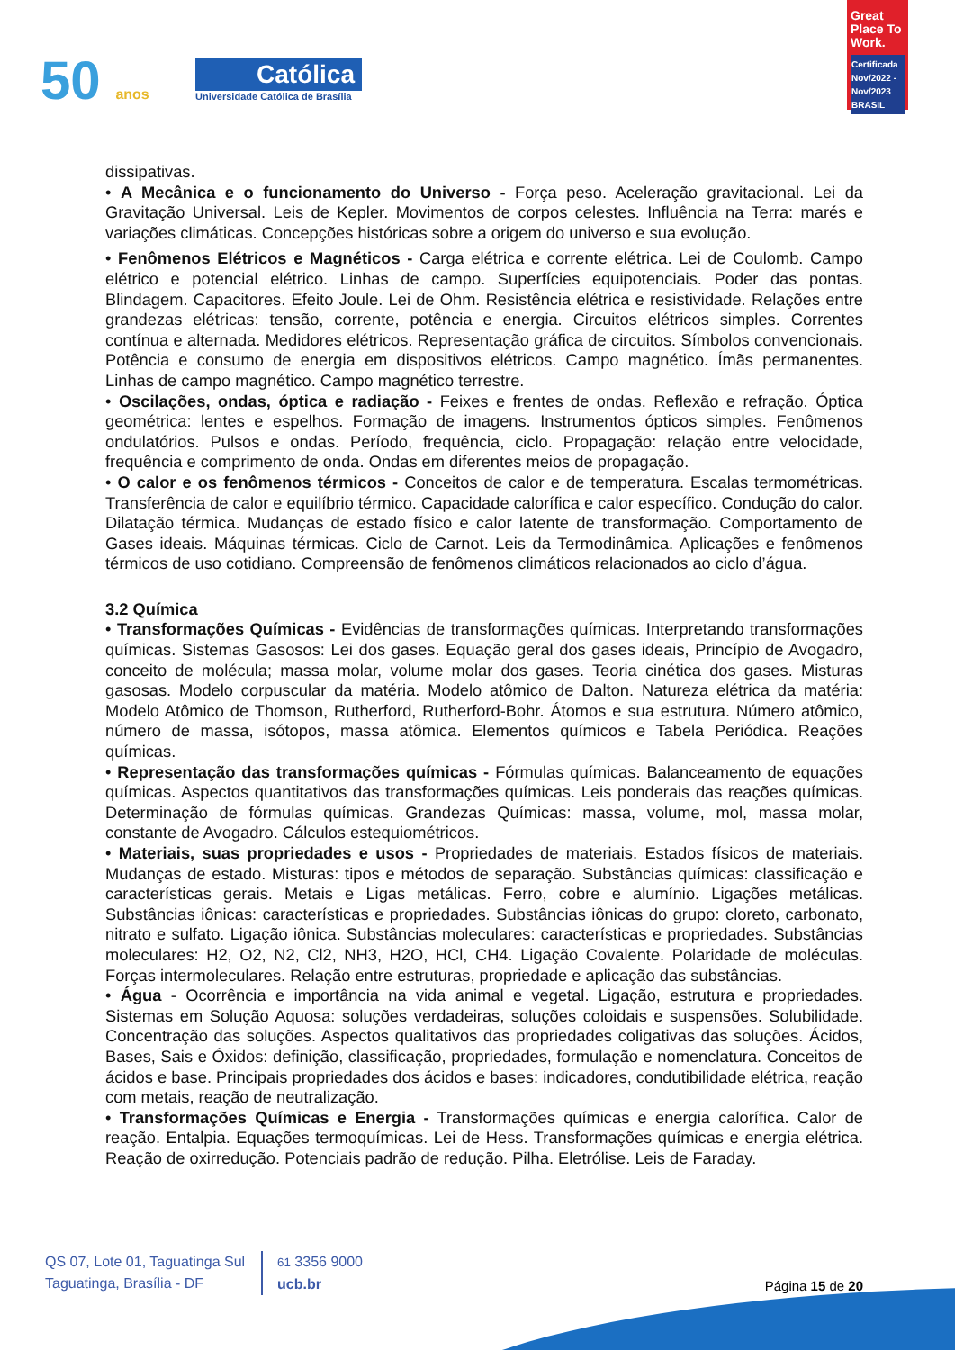50 anos
Católica
Universidade Católica de Brasília
Great Place To Work.
Certificada
Nov/2022 - Nov/2023
BRASIL
dissipativas.
• A Mecânica e o funcionamento do Universo - Força peso. Aceleração gravitacional. Lei da Gravitação Universal. Leis de Kepler. Movimentos de corpos celestes. Influência na Terra: marés e variações climáticas. Concepções históricas sobre a origem do universo e sua evolução.
• Fenômenos Elétricos e Magnéticos - Carga elétrica e corrente elétrica. Lei de Coulomb. Campo elétrico e potencial elétrico. Linhas de campo. Superfícies equipotenciais. Poder das pontas. Blindagem. Capacitores. Efeito Joule. Lei de Ohm. Resistência elétrica e resistividade. Relações entre grandezas elétricas: tensão, corrente, potência e energia. Circuitos elétricos simples. Correntes contínua e alternada. Medidores elétricos. Representação gráfica de circuitos. Símbolos convencionais. Potência e consumo de energia em dispositivos elétricos. Campo magnético. Ímãs permanentes. Linhas de campo magnético. Campo magnético terrestre.
• Oscilações, ondas, óptica e radiação - Feixes e frentes de ondas. Reflexão e refração. Óptica geométrica: lentes e espelhos. Formação de imagens. Instrumentos ópticos simples. Fenômenos ondulatórios. Pulsos e ondas. Período, frequência, ciclo. Propagação: relação entre velocidade, frequência e comprimento de onda. Ondas em diferentes meios de propagação.
• O calor e os fenômenos térmicos - Conceitos de calor e de temperatura. Escalas termométricas. Transferência de calor e equilíbrio térmico. Capacidade calorífica e calor específico. Condução do calor. Dilatação térmica. Mudanças de estado físico e calor latente de transformação. Comportamento de Gases ideais. Máquinas térmicas. Ciclo de Carnot. Leis da Termodinâmica. Aplicações e fenômenos térmicos de uso cotidiano. Compreensão de fenômenos climáticos relacionados ao ciclo d’água.
3.2 Química
• Transformações Químicas - Evidências de transformações químicas. Interpretando transformações químicas. Sistemas Gasosos: Lei dos gases. Equação geral dos gases ideais, Princípio de Avogadro, conceito de molécula; massa molar, volume molar dos gases. Teoria cinética dos gases. Misturas gasosas. Modelo corpuscular da matéria. Modelo atômico de Dalton. Natureza elétrica da matéria: Modelo Atômico de Thomson, Rutherford, Rutherford-Bohr. Átomos e sua estrutura. Número atômico, número de massa, isótopos, massa atômica. Elementos químicos e Tabela Periódica. Reações químicas.
• Representação das transformações químicas - Fórmulas químicas. Balanceamento de equações químicas. Aspectos quantitativos das transformações químicas. Leis ponderais das reações químicas. Determinação de fórmulas químicas. Grandezas Químicas: massa, volume, mol, massa molar, constante de Avogadro. Cálculos estequiométricos.
• Materiais, suas propriedades e usos - Propriedades de materiais. Estados físicos de materiais. Mudanças de estado. Misturas: tipos e métodos de separação. Substâncias químicas: classificação e características gerais. Metais e Ligas metálicas. Ferro, cobre e alumínio. Ligações metálicas. Substâncias iônicas: características e propriedades. Substâncias iônicas do grupo: cloreto, carbonato, nitrato e sulfato. Ligação iônica. Substâncias moleculares: características e propriedades. Substâncias moleculares: H2, O2, N2, Cl2, NH3, H2O, HCl, CH4. Ligação Covalente. Polaridade de moléculas. Forças intermoleculares. Relação entre estruturas, propriedade e aplicação das substâncias.
• Água - Ocorrência e importância na vida animal e vegetal. Ligação, estrutura e propriedades. Sistemas em Solução Aquosa: soluções verdadeiras, soluções coloidais e suspensões. Solubilidade. Concentração das soluções. Aspectos qualitativos das propriedades coligativas das soluções. Ácidos, Bases, Sais e Óxidos: definição, classificação, propriedades, formulação e nomenclatura. Conceitos de ácidos e base. Principais propriedades dos ácidos e bases: indicadores, condutibilidade elétrica, reação com metais, reação de neutralização.
• Transformações Químicas e Energia - Transformações químicas e energia calorífica. Calor de reação. Entalpia. Equações termoquímicas. Lei de Hess. Transformações químicas e energia elétrica. Reação de oxirredução. Potenciais padrão de redução. Pilha. Eletrólise. Leis de Faraday.
QS 07, Lote 01, Taguatinga Sul
Taguatinga, Brasília - DF
61 3356 9000
ucb.br
Página 15 de 20